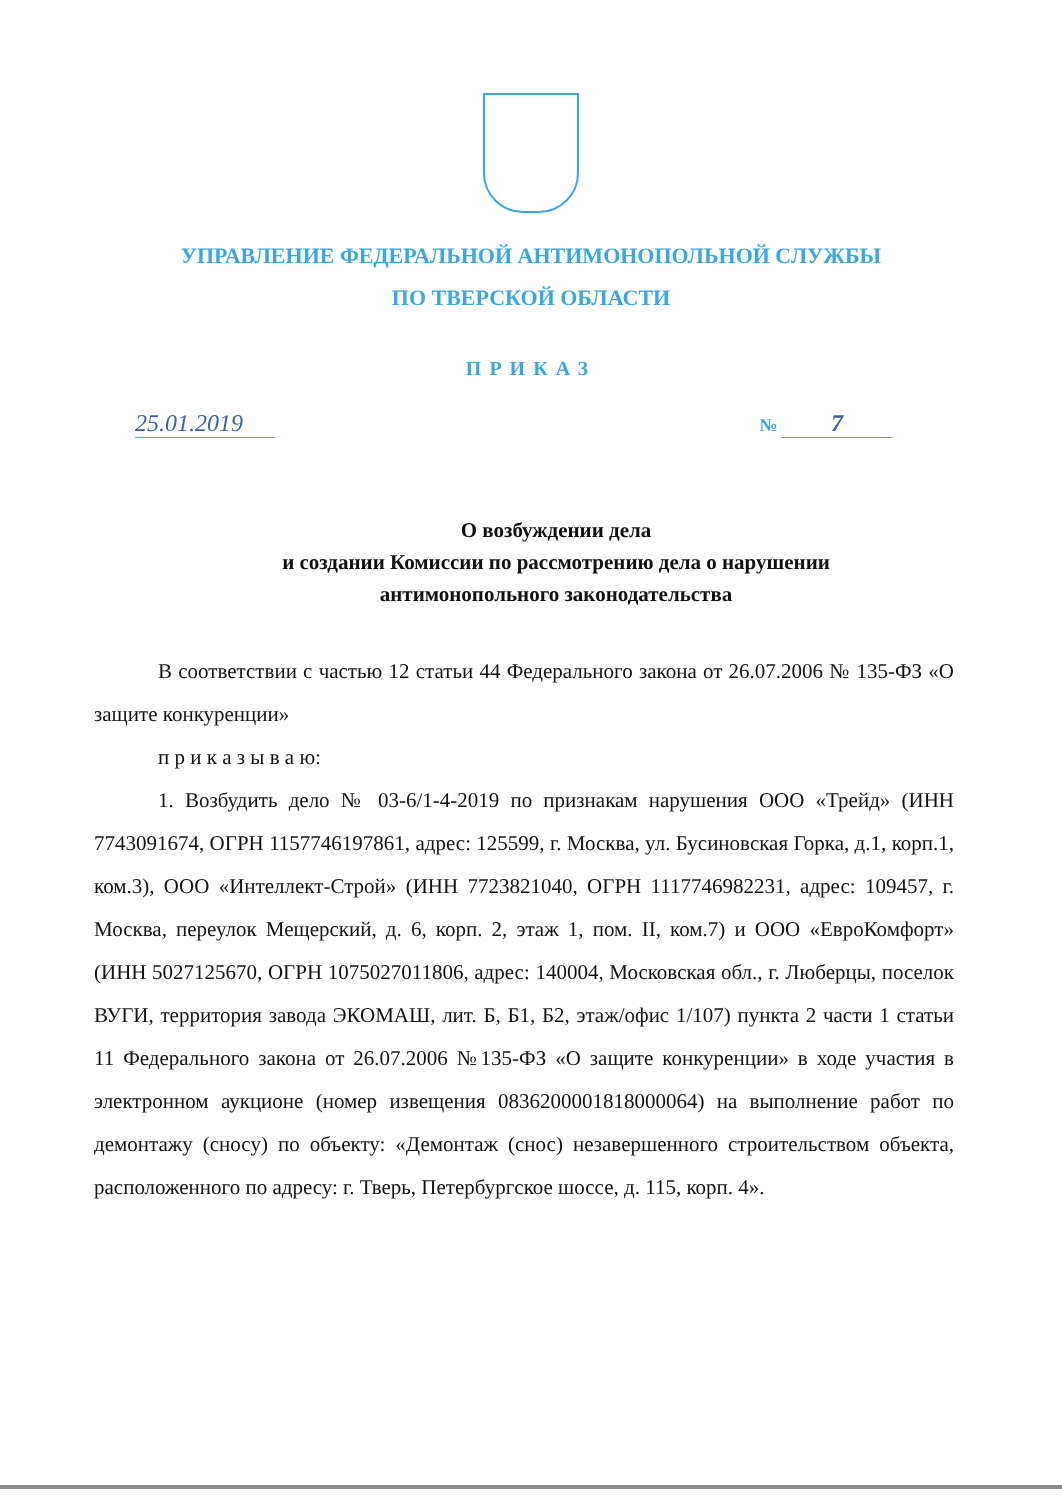УПРАВЛЕНИЕ ФЕДЕРАЛЬНОЙ АНТИМОНОПОЛЬНОЙ СЛУЖБЫ
ПО ТВЕРСКОЙ ОБЛАСТИ
ПРИКАЗ
25.01.2019
№ 7
О возбуждении дела
и создании Комиссии по рассмотрению дела о нарушении
антимонопольного законодательства
В соответствии с частью 12 статьи 44 Федерального закона от 26.07.2006 № 135-ФЗ «О защите конкуренции»
п р и к а з ы в а ю:
1. Возбудить дело № 03-6/1-4-2019 по признакам нарушения ООО «Трейд» (ИНН 7743091674, ОГРН 1157746197861, адрес: 125599, г. Москва, ул. Бусиновская Горка, д.1, корп.1, ком.3), ООО «Интеллект-Строй» (ИНН 7723821040, ОГРН 1117746982231, адрес: 109457, г. Москва, переулок Мещерский, д. 6, корп. 2, этаж 1, пом. II, ком.7) и ООО «ЕвроКомфорт» (ИНН 5027125670, ОГРН 1075027011806, адрес: 140004, Московская обл., г. Люберцы, поселок ВУГИ, территория завода ЭКОМАШ, лит. Б, Б1, Б2, этаж/офис 1/107) пункта 2 части 1 статьи 11 Федерального закона от 26.07.2006 №135-ФЗ «О защите конкуренции» в ходе участия в электронном аукционе (номер извещения 0836200001818000064) на выполнение работ по демонтажу (сносу) по объекту: «Демонтаж (снос) незавершенного строительством объекта, расположенного по адресу: г. Тверь, Петербургское шоссе, д. 115, корп. 4».